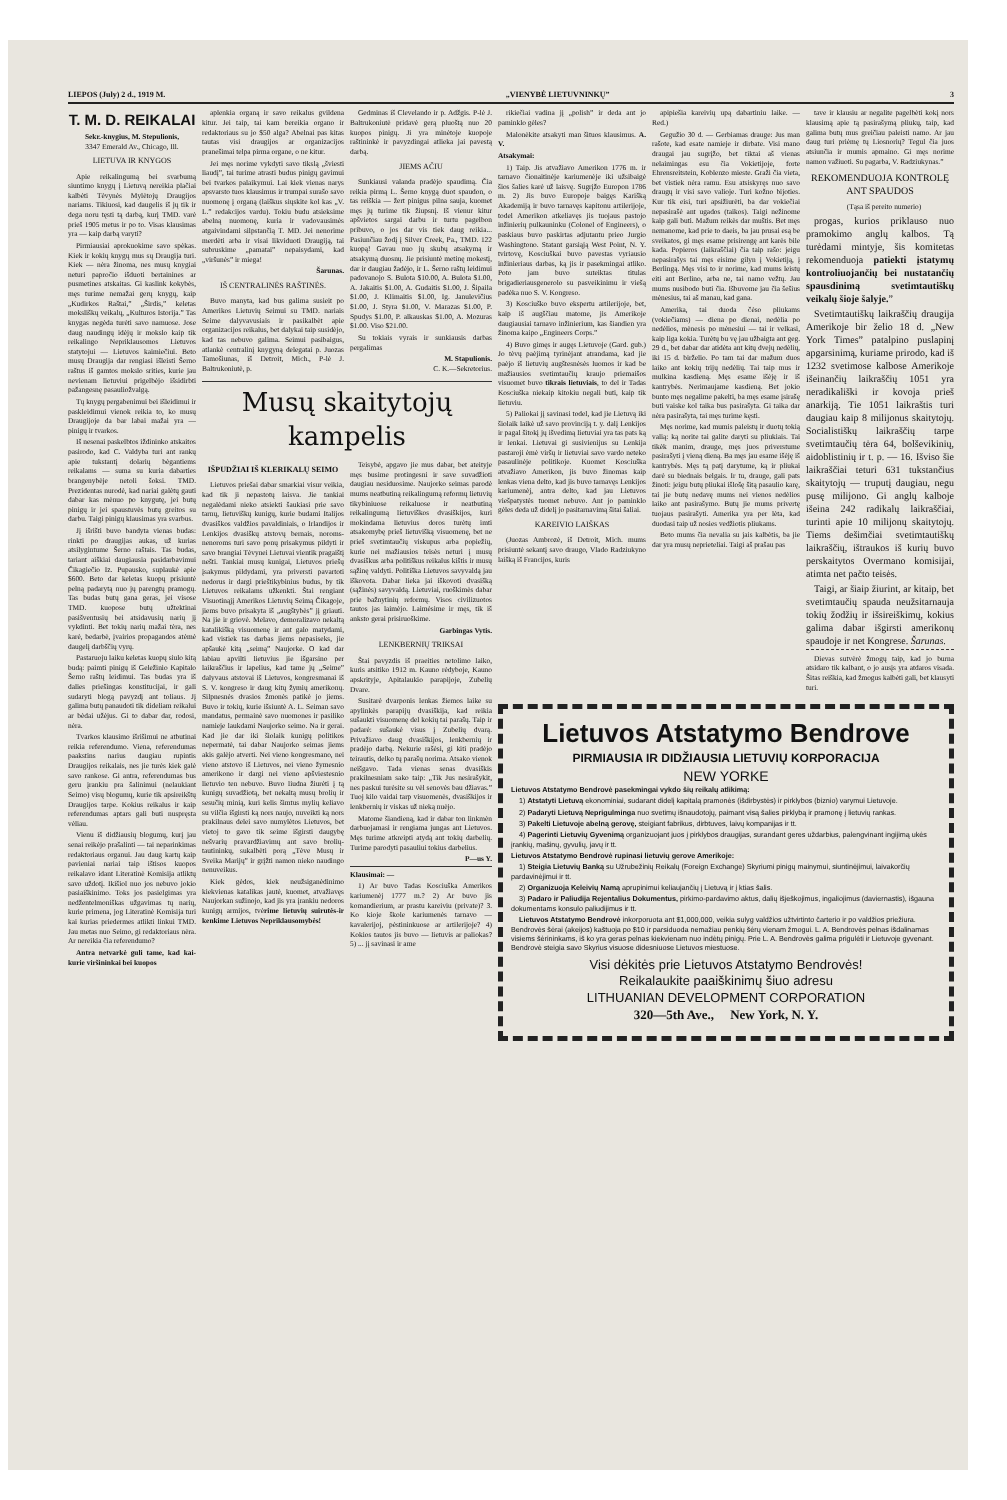LIEPOS (July) 2 d., 1919 M. „VIENYBĖ LIETUVNINKŲ” 3
T. M. D. REIKALAI
Sekr.-knygius, M. Stepulionis,
3347 Emerald Av., Chicago, Ill.
LIETUVA IR KNYGOS
Apie reikalingumą bei svarbumą siuntimo knygų į Lietuvą nereikia plačiai kalbėti Tėvynės Mylėtojų Draugijos nariams. Tikiuosi, kad daugelis iš jų tik ir dega noru tęsti tą darbą, kurį TMD. varė prieš 1905 metus ir po to. Visas klausimas yra — kaip darbą varyti?
Pirmiausiai aprokuokime savo spėkas. Kiek ir kokių knygų mus sų Draugija turi. Kiek — nėra žinoma, nes musų knygiai neturi papročio išduoti bertainines ar pusmetines atskaitas. Gi kaslink kokybės, męs turime nemažai gerų knygų, kaip „Kudirkos Raštai,” „Širdis,” keletas moksliškų veikalų, „Kulturos Istorija.” Tas knygas negėda turėti savo namuose. Jose daug naudingų idėjų ir mokslo kaip tik reikalingo Nepriklausomos Lietuvos statytojui — Lietuvos kaimiečiui. Beto musų Draugija dar rengiasi išleisti Šerno raštus iš gamtos mokslo srities, kurie jau nevienam lietuviui prigelbėjo išsidirbti pažangesnę pasauliožvalgą.
Tų knygų pergabenimui bei išleidimui ir paskleidimui vienok reikia to, ko musų Draugijoje da bar labai mažai yra — pinigų ir tvarkos.
Iš nesenai paskelbtos iždininko atskaitos pasirodo, kad C. Valdyba turi ant rankų apie tukstantį dolarių bėgantiems reikalams — suma su kuria dabarties brangenybėje netoli šoksi. TMD. Prezidentas nurodė, kad nariai galėtų gauti dabar kas mėnuo po knygutę, jei butų pinigų ir jei spaustuvės butų greitos su darbu. Taigi pinigų klausimas yra svarbus.
Jį išrišti buvo bandyta vienas budas: rinkti po draugijas aukas, už kurias atsilygintume Šerno raštais. Tas budas, tariant aiškiai daugiausia pasidarbavimui Čikagiečio Iz. Pupausko, suplaukė apie $600. Beto dar keletas kuopų prisiuntė pelną padarytą nuo jų parengtų pramogų. Tas budas butų gana geras, jei visose TMD. kuopose butų užtektinai pasišventusių bei atsidavusių narių jį vykdinti. Bet tokių narių mažai tėra, nes karė, bedarbė, įvairios propagandos atėmė daugelį darbščių vyrų.
Pastaruoju laiku keletas kuopų siulo kitą budą: paimti pinigų iš Geležinio Kapitalo Šerno raštų leidimui. Tas budas yra iš dalies priešingas konstitucijai, ir gali sudaryti blogą pavyzdį ant toliaus. Jį galima butų panaudoti tik dideliam reikalui ar bėdai užėjus. Gi to dabar dar, rodosi, nėra.
Tvarkos klausimo išrišimui ne atbutinai reikia referendumo. Viena, referendumas paakstins narius daugiau rupintis Draugijos reikalais, nes jie turės kiek galė savo rankose. Gi antra, referendumas bus geru įrankiu pra šalinimui (nelaukiant Seimo) visų blogumų, kurie tik apsireikštų Draugijos tarpe. Kokius reikalus ir kaip referendumas aptars gali buti nuspręsta vėliau.
Vienu iš didžiausių blogumų, kurį jau senai reikėjo prašalinti — tai neparinkimas redaktoriaus organui. Jau daug kartų kaip pavieniai nariai taip ištisos kuopos reikalavo idant Literatinė Komisija atliktų savo uždotį. Ikišiol nuo jos nebuvo jokio pasiaiškinimo. Toks jos pasielgimas yra nedžentelmoniškas užgavimas tų narių, kurie primena, jog Literatinė Komisija turi kai kurias priedermes atlikti linkui TMD. Jau metas nuo Seimo, gi redaktoriaus nėra. Ar nereikia čia referendumo?
Antra netvarkė guli tame, kad kai-kurie viršininkai bei kuopos
aplenkia organą ir savo reikalus gvildena kitur. Jei taip, tai kam bereikia organo ir redaktoriaus su jo $50 alga? Abelnai pas kitas tautas visi draugijos ar organizacijos pranešimai telpa pirma organe, o ne kitur.
Jei męs norime vykdyti savo tikslą „šviesti liaudį”, tai turime atrasti budus pinigų gavimui bei tvarkos palaikymui. Lai kiek vienas narys apsvarsto tuos klausimus ir trumpai surašo savo nuomonę į organą (laiškus siųskite kol kas „V. L.” redakcijos vardu). Tokiu budu atsieksime abelną nuomonę, kuria ir vadovausimės atgaivindami silpstančią T. MD. Jei nenorime merdėti arba ir visai likviduoti Draugiją, tai subruskime „pamatai” nepaisydami, kad „viršunės” ir miega!
Šarunas.
IŠ CENTRALINĖS RAŠTINĖS.
Buvo manyta, kad bus galima susieit po Amerikos Lietuvių Seimui su TMD. nariais Seime dalyvavusiais ir pasikalbėt apie organizacijos reikalus, bet dalykai taip susidėjo, kad tas nebuvo galima. Seimui pasibaigus, atlankė centralinį knygyną delegatai p. Juozas Tamošiunas, iš Detroit, Mich., P-lė J. Baltrukoniutė, p.
Gedminas iš Clevelando ir p. Adžgis. P-lė J. Baltrukoniutė pridavė gerą pluoštą nuo 20 kuopos pinigų. Ji yra minėtoje kuopoje raštininkė ir pavyzdingai atlieka jai pavestą darbą.
JIEMS AČIU
Sunkiausi valanda pradėjo spaudimą. Čia reikia pirmą L. Šerno knygą duot spaudon, o tas reiškia — žert pinigus pilna sauja, kuomet męs jų turime tik žiupsnį. Iš vienur kitur apšvietos sargai darbu ir turtu pagelbon pribuvo, o jos dar vis tiek daug reikia... Pasiunčiau žodį į Silver Creek, Pa., TMD. 122 kuopą! Gavau nuo jų skubų atsakymą ir atsakymą duosnų. Jie prisiuntė metinę mokestį, dar ir daugiau žadėjo, ir L. Šerno raštų leidimui padovanojo S. Bulota $10.00, A. Bulota $1.00, A. Jakaitis $1.00, A. Gudaitis $1.00, J. Šipaila $1.00, J. Klimaitis $1.00, Ig. Janulevičius $1.00, J. Styra $1.00, V. Marazas $1.00, P. Spudys $1.00, P. alkauskas $1.00, A. Mozuras $1.00. Viso $21.00.
Su tokiais vyrais ir sunkiausis darbas pergalimas
M. Stapulionis.
C. K.—Sekretorius.
Musų skaitytojų kampelis
IŠPUDŽIAI IŠ KLERIKALŲ SEIMO
Lietuvos priešai dabar smarkiai visur veikia, kad tik ji nepastotų laisva. Jie tankiai negalėdami nieko atsiekti šaukiasi prie savo tarnų, lietuviškų kunigų, kurie budami Italijos dvasiškos valdžios pavaldiniais, o Irlandijos ir Lenkijos dvasiškų atstovų bernais, noroms-nenoroms turi savo ponų prisakymus pildyti ir savo brangiai Tėvynei Lietuvai vientik pragaištį nešti. Tankiai musų kunigai, Lietuvos priešų įsakymus pildydami, yra priversti pavartoti nedorus ir dargi prieštikybinius budus, by tik Lietuvos reikalams užkenkti. Štai rengiant Visuotinąjį Amerikos Lietuvių Seimą Čikagoje, jiems buvo prisakyta iš „augštybės” jį griauti. Na jie ir griovė. Melavo, demoralizavo nekaltą katalikišką visuomenę ir ant galo matydami, kad vistiek tas darbas jiems nepasiseks, jie apšaukė kitą „seimą” Naujorke. O kad dar labiau apvilti lietuvius jie išgarsino per laikraščius ir lapelius, kad tame jų „Seime” dalyvaus atstovai iš Lietuvos, kongresmanai iš S. V. kongreso ir daug kitų žymių amerikonų. Silpnesnės dvasios žmonės patikė jo jiems. Buvo ir tokių, kurie išsiuntė A. L. Seiman savo mandatus, permainė savo nuomones ir pasiliko namieje laukdami Naujorko seimo. Na ir gerai. Kad jie dar iki šiolaik kunigų politikos nepermatė, tai dabar Naujorko seimas jiems akis galėjo atverti. Nei vieno kongresmano, nei vieno atstovo iš Lietuvos, nei vieno žymesnio amerikono ir dargi nei vieno apšviestesnio lietuvio ten nebuvo. Buvo liudna žiurėti į tą kunigų suvadžiotą, bet nekaltą musų brolių ir sesučių minią, kuri kelis šimtus mylių keliavo su vilčia išgirsti ką nors naujo, nuveikti ką nors prakilnaus delei savo numylėtos Lietuvos, bet vietoj to gavo tik seime išgirsti daugybę nešvarių pravardžiavimų ant savo brolių-tautininkų, sukalbėti porą „Tėve Musų ir Sveika Marijų” ir grįžti namon nieko naudingo nenuveikus.
Kiek gėdos, kiek neužsiganėdinimo kiekvienas katalikas jautė, kuomet, atvažiavęs Naujorkan sužinojo, kad jis yra įrankiu nedoros kunigų armijos, tvėrime lietuvių suirutės-ir kenkime Lietuvos Nepriklausomybės!
Teisybė, apgavo jie mus dabar, bet ateityje męs busime protingesni ir save suvadžioti daugiau nesiduosime. Naujorko seimas parodė mums neatbutiną reikalingumą reformų lietuvių tikybiniuose reikaluose ir neatbutiną reikalingumą lietuviškos dvasiškijos, kuri mokindama lietuvius doros turėtų imti atsakomybę prieš lietuvišką visuomenę, bet ne prieš svetimtaučių viskupus arba popiežių, kurie nei mažiausios teisės neturi į musų dvasiškus arba politiškus reikalus kištis ir musų sąžinę valdyti. Politiška Lietuvos savyvaldą jau iškovota. Dabar lieka jai iškovoti dvasišką (sąžinės) savyvaldą. Lietuviai, ruoškimės dabar prie bažnytinių reformų. Visos civilizuotos tautos jas laimėjo. Laimėsime ir męs, tik iš anksto gerai prisiruoškime.
Garbingas Vytis.
LENKBERNIŲ TRIKSAI
Štai pavyzdis iš praeities netolimo laiko, kuris atsitiko 1912 m. Kauno rėdyboje, Kauno apskrityje, Apitalaukio parapijoje, Zubelių Dvare.
Susitarė dvarponis lenkas žiemos laike su apylinkės parapijų dvasiškija, kad reikia sušaukti visuomenę del kokių tai parašų. Taip ir padarė: sušaukė visus į Zubelių dvarą. Privažiavo daug dvasiškijos, lenkbernių ir pradėjo darbą. Nekurie rašėsi, gi kiti pradėjo teirautis, delko tų parašų norima. Atsako vienok neišgavo. Tada vienas senas dvasiškis prakilnesniam sako taip: „Tik Jus nesirašykit, nes paskui turėsite su vėl senovės bau džiavas.” Tuoj kilo vaidai tarp visuomenės, dvasiškijos ir lenkbernių ir viskas už nieką nuėjo.
Matome šiandieną, kad ir dabar ton linkmėn darbuojamasi ir rengiama jungas ant Lietuvos. Męs turime atkreipti atydą ant tokių darbelių. Turime parodyti pasauliui tokius darbelius.
P—us Y.
Klausimai: —
1) Ar buvo Tadas Kosciuška Amerikos kariumenėj 1777 m.? 2) Ar buvo jis komandierium, ar prastu kareiviu (private)? 3. Ko kioje škole kariumenės tarnavo — kavalerijoj, pėstininkuose ar artilerijoje? 4) Kokios tautos jis buvo — lietuvis ar paliokas? 5) ... jį savinasi ir ame
rikiečiai vadina jį „polish” ir deda ant jo paminklo gėles?
Malonėkite atsakyti man šituos klausimus. A. V.
Atsakymai:
1) Taip. Jis atvažiavo Amerikon 1776 m. ir tarnavo čionaitinėje kariumenėje iki užsibaigė šios šalies karė už laisvę. Sugrįžo Europon 1786 m. 2) Jis buvo Europoje baigęs Karišką Akademiją ir buvo tarnavęs kapitonu artilerijoje, todel Amerikon atkeliavęs jis tuojaus pastojo inžinierių pulkauninku (Colonel of Engineers), o paskiaus buvo paskirtas adjutantu prieo Jurgio Washingtono. Statant garsiąją West Point, N. Y. tvirtovę, Kosciuškai buvo pavestas vyriausio inžinieriaus darbas, ką jis ir pasekmingai atliko. Poto jam buvo suteiktas titulas brigadieriausgenerolo su pasveikinimu ir viešą padėka nuo S. V. Kongreso.
3) Kosciuško buvo ekspertu artilerijoje, bet, kaip iš augščiau matome, jis Amerikoje daugiausiai tarnavo inžinierium, kas šiandien yra žinoma kaipo „Engineers Corps.”
4) Buvo gimęs ir augęs Lietuvoje (Gard. gub.) Jo tėvų paėjimą tyrinėjant atrandama, kad jie paėjo iš lietuvių augštesnėsės luomos ir kad be mažiausios svetimtaučių kraujo priemaišos visuomet buvo tikrais lietuviais, to del ir Tadas Kosciuška niekaip kitokiu negali buti, kaip tik lietuviu.
5) Paliokai jį savinasi todel, kad jie Lietuvą iki šiolaik laikė už savo provinciją t. y. dalį Lenkijos ir pagal šitokį jų išvedimą lietuviai yra tas pats ką ir lenkai. Lietuvai gi susivienijus su Lenkija pastaroji ėmė viršų ir lietuviai savo vardo neteko pasaulinėje politikoje. Kuomet Kosciuška atvažiavo Amerikon, jis buvo žinomas kaip lenkas viena delto, kad jis buvo tarnavęs Lenkijos kariumenėj, antra delto, kad jau Lietuvos viešpatystės tuomet nebuvo. Ant jo paminklo gėles deda už didelį jo pasitarnavimą šitai šaliai.
KAREIVIO LAIŠKAS
(Juozas Ambrozė, iš Detroit, Mich. mums prisiuntė sekantį savo draugo, Vlado Radziukyno laišką iš Francijos, kuris
apipiešia kareivių upą dabartiniu laike. — Red.)
Gegužio 30 d. — Gerbiamas drauge: Jus man rašote, kad esate namieje ir dirbate. Visi mano draugai jau sugrįžo, bet tiktai aš vienas nelaimingas esu čia Vokietijoje, forte Ehrensreitstein, Koblenzo mieste. Graži čia vieta, bet vistiek nėra ramu. Esu atsiskyręs nuo savo draugų ir visi savo valioje. Turi kožno bijoties. Kur tik eisi, turi apsižiurėti, ba dar vokiečiai nepasirašė ant ugados (taikos). Taigi nežinome kaip gali buti. Mažum reikės dar muštis. Bet męs nemanome, kad prie to daeis, ba jau prusai esą be sveikatos, gi męs esame prisirengę ant karės bile kada. Popieros (laikraščiai) čia taip rašo: jeigu nepasirašys tai męs eisime gilyn į Vokietiją, į Berlingą. Męs visi to ir norime, kad mums leistų eiti ant Berlino, arba ne, tai namo vežtų. Jau mums nusibodo buti čia. Išbuvome jau čia šešius mėnesius, tai aš manau, kad gana.
Amerika, tai duoda čėso pliukams (vokiečiams) — diena po dienai, nedėlia po nedėlios, mėnesis po mėnesiui — tai ir velkasi, kaip liga kokia. Turėtų bu vę jau užbaigta ant geg. 29 d., bet dabar dar atidėta ant kitų dvejų nedėlių, iki 15 d. birželio. Po tam tai dar mažum duos laiko ant kokių trijų nedėlių. Tai taip mus ir mulkina kasdieną. Męs esame išėję ir iš kantrybės. Nerimaujame kasdieną. Bet jokio bunto męs negalime pakelti, ba męs esame įsirašę buti vaiske kol taika bus pasirašyta. Gi taika dar nėra pasirašyta, tai męs turime kęsti.
Męs norime, kad mumis paleistų ir duotų tokią valią: ką norite tai galite daryti su pliukiais. Tai tikėk manim, drauge, męs juos priverstume pasirašyti į vieną dieną. Ba męs jau esame išėję iš kantrybės. Męs tą patį darytume, ką ir pliukai darė su biednais belgais. Ir tu, drauge, gali pats žinoti: jeigu butų pliukai išlošę šitą pasaulio karę, tai jie butų nedavę mums nei vienos nedėlios laiko ant pasirašymo. Butų jie mums privertę tuojaus pasirašyti. Amerika yra per lėta, kad duodasi taip už nosies vedžiotis pliukams.
Beto mums čia nevalia su jais kalbėtis, ba jie dar yra musų neprieteliai. Taigi aš prašau pas
tave ir klausiu ar negalite pagelbėti kokį nors klausimą apie tą pasirašymą pliukų, taip, kad galima butų mus greičiau paleisti namo. Ar jau daug turi priėmę tų Liosnorių? Tegul čia juos atsiunčia ir mumis apmaino. Gi męs norime namon važiuoti. Su pagarba, V. Radziukynas.”
REKOMENDUOJA KONTROLĘ ANT SPAUDOS
(Tąsa iš pereito numerio)
progas, kurios priklauso nuo pramokimo anglų kalbos. Tą turėdami mintyje, šis komitetas rekomenduoja patiekti įstatymų kontroliuojančių bei nustatančių spausdinimą svetimtautiškų veikalų šioje šalyje.”
Svetimtautiškų laikraščių draugija Amerikoje bir želio 18 d. „New York Times” patalpino puslapinį apgarsinimą, kuriame prirodo, kad iš 1232 svetimose kalbose Amerikoje išeinančių laikraščių 1051 yra neradikališki ir kovoja prieš anarkiją. Tie 1051 laikraštis turi daugiau kaip 8 milijonus skaitytojų. Socialistiškų laikraščių tarpe svetimtaučių tėra 64, bolševikinių, aidoblistinių ir t. p. — 16. Išviso šie laikraščiai teturi 631 tukstančius skaitytojų — truputį daugiau, negu pusę milijono. Gi anglų kalboje išeina 242 radikalų laikraščiai, turinti apie 10 milijonų skaitytojų. Tiems dešimčiai svetimtautiškų laikraščių, ištraukos iš kurių buvo perskaitytos Overmano komisijai, atimta net pačto teisės.
Taigi, ar šiaip žiurint, ar kitaip, bet svetimtaučių spauda neužsitarnauja tokių žodžių ir išsireiškimų, kokius galima dabar išgirsti amerikonų spaudoje ir net Kongrese. Šarunas.
Dievas sutvėrė žmogų taip, kad jo burna atsidaro tik kalbant, o jo ausįs yra atdaros visada. Šitas reiškia, kad žmogus kalbėti gali, bet klausyti turi.
Lietuvos Atstatymo Bendrove
PIRMIAUSIA IR DIDŽIAUSIA LIETUVIŲ KORPORACIJA
NEW YORKE
Lietuvos Atstatymo Bendrovė pasekmingai vykdo šių reikalų atlikimą:
1) Atstatyti Lietuvą ekonominiai, sudarant didelį kapitalą pramonės (išdirbystės) ir pirklybos (biznio) varymui Lietuvoje.
2) Padaryti Lietuvą Neprigulminga nuo svetimų išnaudotojų, paimant visą šalies pirklybą ir pramonę į lietuvių rankas.
3) Pakelti Lietuvoje abelną gerovę, steigiant fabrikus, dirbtuves, laivų kompanijas ir tt.
4) Pagerinti Lietuvių Gyvenimą organizuojant juos į pirklybos draugijas, surandant geres uždarbius, palengvinant ingijimą ukės įrankių, mašinų, gyvulių, javų ir tt.
Lietuvos Atstatymo Bendrovė rupinasi lietuvių gerove Amerikoje:
1) Steigia Lietuvių Banką su Užrubežinių Reikalų (Foreign Exchange) Skyriumi pinigų mainymui, siuntinėjimui, laivakorčių pardavinėjimui ir tt.
2) Organizuoja Keleivių Namą aprupinimui keliaujančių į Lietuvą ir į ktias šalis.
3) Padaro ir Paliudija Rejentalius Dokumentus, pirkimo-pardavimo aktus, dalių išješkojimus, ingaliojimus (daviernastis), išgauna dokumentams konsulo paliudijimus ir tt.
Lietuvos Atstatymo Bendrovė inkorporuota ant $1,000,000, veikia sulyg valdžios užtvirtinto čarterio ir po valdžios priežiura. Bendrovės šėrai (akeijos) kaštuoja po $10 ir parsiduoda nemažiau penkių šėrų vienam žmogui. L. A. Bendrovės pelnas išdalinamas visiems šėrininkams, iš ko yra geras pelnas kiekvienam nuo indėtų pinigų. Prie L. A. Bendrovės galima prigulėti ir Lietuvoje gyvenant. Bendrovė steigia savo Skyrius visuose didesniuose Lietuvos miestuose.
Visi dėkitės prie Lietuvos Atstatymo Bendrovės!
Reikalaukite paaiškinimų šiuo adresu
LITHUANIAN DEVELOPMENT CORPORATION
320—5th Ave., New York, N. Y.